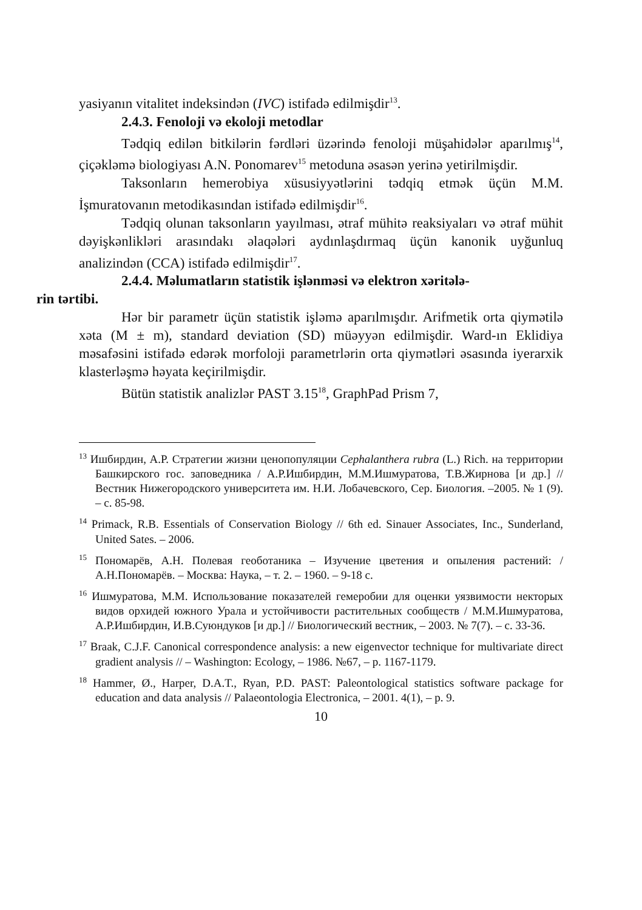yasiyanın vitalitet indeksindən (IVC) istifadə edilmişdir<sup>13</sup>.
2.4.3. Fenoloji və ekoloji metodlar
Tədqiq edilən bitkilərin fərdləri üzərində fenoloji müşahidələr aparılmış<sup>14</sup>, çiçəkləmə biologiyası A.N. Ponomarev<sup>15</sup> metoduna əsasən yerinə yetirilmişdir.
Taksonların hemerobiya xüsusiyyətlərini tədqiq etmək üçün M.M. İşmuratovanın metodikasından istifadə edilmişdir<sup>16</sup>.
Tədqiq olunan taksonların yayılması, ətraf mühitə reaksiyaları və ətraf mühit dəyişkənlikləri arasındakı əlaqələri aydınlaşdırmaq üçün kanonik uyğunluq analizindən (CCA) istifadə edilmişdir<sup>17</sup>.
2.4.4. Məlumatların statistik işlənməsi və elektron xəritələ-
rin tərtibi.
Hər bir parametr üçün statistik işləmə aparılmışdır. Arifmetik orta qiymətilə xəta (M ± m), standard deviation (SD) müəyyən edilmişdir. Ward-ın Eklidiya məsafəsini istifadə edərək morfoloji parametrlərin orta qiymətləri əsasında iyerarxik klasterləşmə həyata keçirilmişdir.
Bütün statistik analizlər PAST 3.15<sup>18</sup>, GraphPad Prism 7,
<sup>13</sup> Ишбирдин, А.Р. Стратегии жизни ценопопуляции Cephalanthera rubra (L.) Rich. на территории Башкирского гос. заповедника / А.Р.Ишбирдин, М.М.Ишмуратова, Т.В.Жирнова [и др.] // Вестник Нижегородского университета им. Н.И. Лобачевского, Сер. Биология. –2005. № 1 (9). – с. 85-98.
<sup>14</sup> Primack, R.B. Essentials of Conservation Biology // 6th ed. Sinauer Associates, Inc., Sunderland, United Sates. – 2006.
<sup>15</sup> Пономарёв, А.Н. Полевая геоботаника – Изучение цветения и опыления растений: / А.Н.Пономарёв. – Москва: Наука, – т. 2. – 1960. – 9-18 с.
<sup>16</sup> Ишмуратова, М.М. Использование показателей гемеробии для оценки уязвимости некторых видов орхидей южного Урала и устойчивости растительных сообществ / М.М.Ишмуратова, А.Р.Ишбирдин, И.В.Суюндуков [и др.] // Биологический вестник, – 2003. № 7(7). – с. 33-36.
<sup>17</sup> Braak, C.J.F. Canonical correspondence analysis: a new eigenvector technique for multivariate direct gradient analysis // – Washington: Ecology, – 1986. №67, – p. 1167-1179.
<sup>18</sup> Hammer, Ø., Harper, D.A.T., Ryan, P.D. PAST: Paleontological statistics software package for education and data analysis // Palaeontologia Electronica, – 2001. 4(1), – p. 9.
10